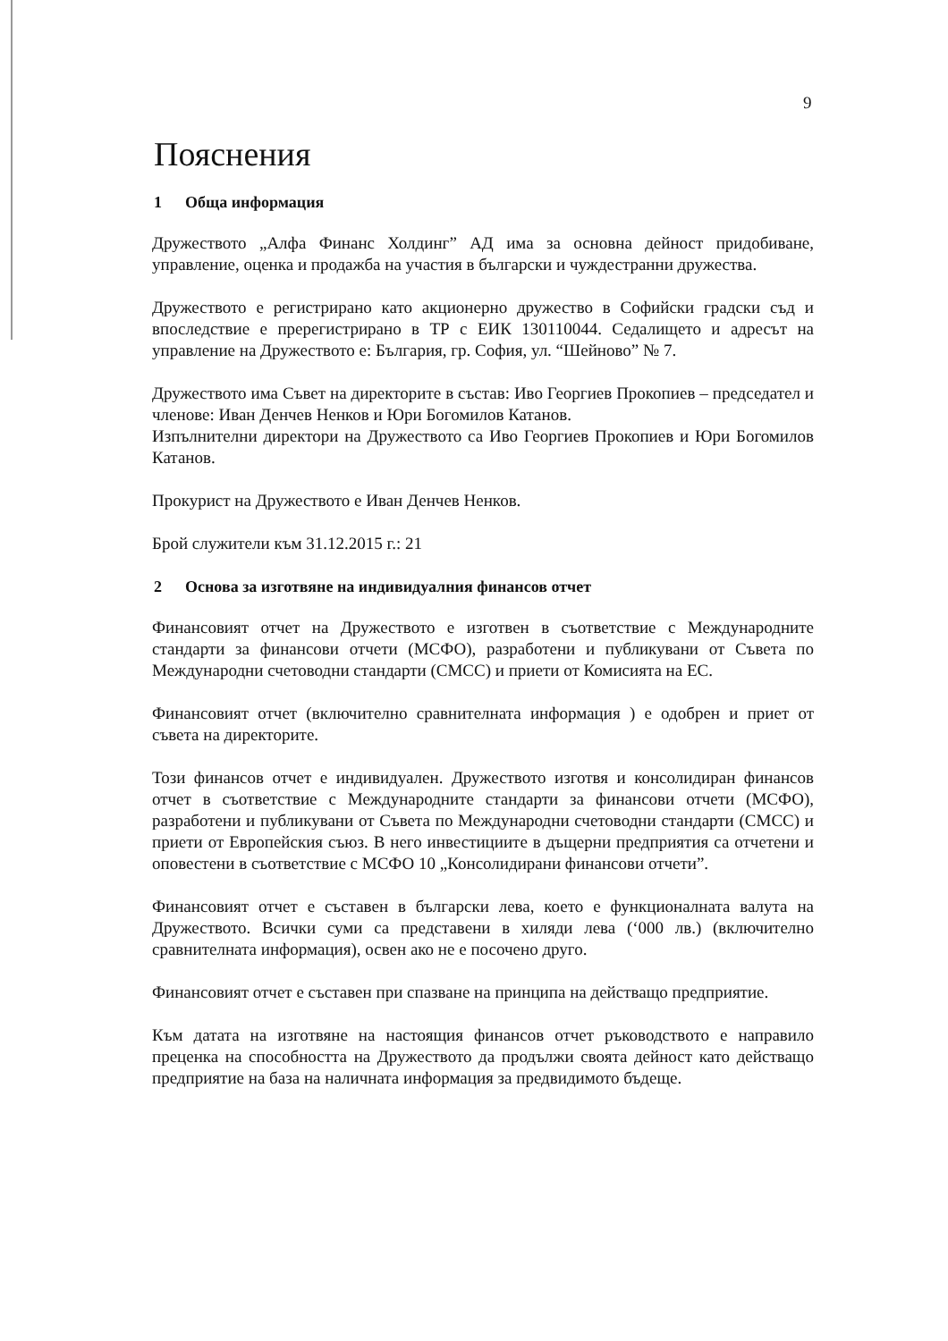9
Пояснения
1 Обща информация
Дружеството „Алфа Финанс Холдинг” АД има за основна дейност придобиване, управление, оценка и продажба на участия в български и чуждестранни дружества.
Дружеството е регистрирано като акционерно дружество в Софийски градски съд и впоследствие е пререгистрирано в ТР с ЕИК 130110044. Седалището и адресът на управление на Дружеството е: България, гр. София, ул. “Шейново” № 7.
Дружеството има Съвет на директорите в състав: Иво Георгиев Прокопиев – председател и членове: Иван Денчев Ненков и Юри Богомилов Катанов.
Изпълнителни директори на Дружеството са Иво Георгиев Прокопиев и Юри Богомилов Катанов.
Прокурист на Дружеството е Иван Денчев Ненков.
Брой служители към 31.12.2015 г.: 21
2 Основа за изготвяне на индивидуалния финансов отчет
Финансовият отчет на Дружеството е изготвен в съответствие с Международните стандарти за финансови отчети (МСФО), разработени и публикувани от Съвета по Международни счетоводни стандарти (СМСС) и приети от Комисията на ЕС.
Финансовият отчет (включително сравнителната информация ) е одобрен и приет от съвета на директорите.
Този финансов отчет е индивидуален. Дружеството изготвя и консолидиран финансов отчет в съответствие с Международните стандарти за финансови отчети (МСФО), разработени и публикувани от Съвета по Международни счетоводни стандарти (СМСС) и приети от Европейския съюз. В него инвестициите в дъщерни предприятия са отчетени и оповестени в съответствие с МСФО 10 „Консолидирани финансови отчети”.
Финансовият отчет е съставен в български лева, което е функционалната валута на Дружеството. Всички суми са представени в хиляди лева (‘000 лв.) (включително сравнителната информация), освен ако не е посочено друго.
Финансовият отчет е съставен при спазване на принципа на действащо предприятие.
Към датата на изготвяне на настоящия финансов отчет ръководството е направило преценка на способността на Дружеството да продължи своята дейност като действащо предприятие на база на наличната информация за предвидимото бъдеще.